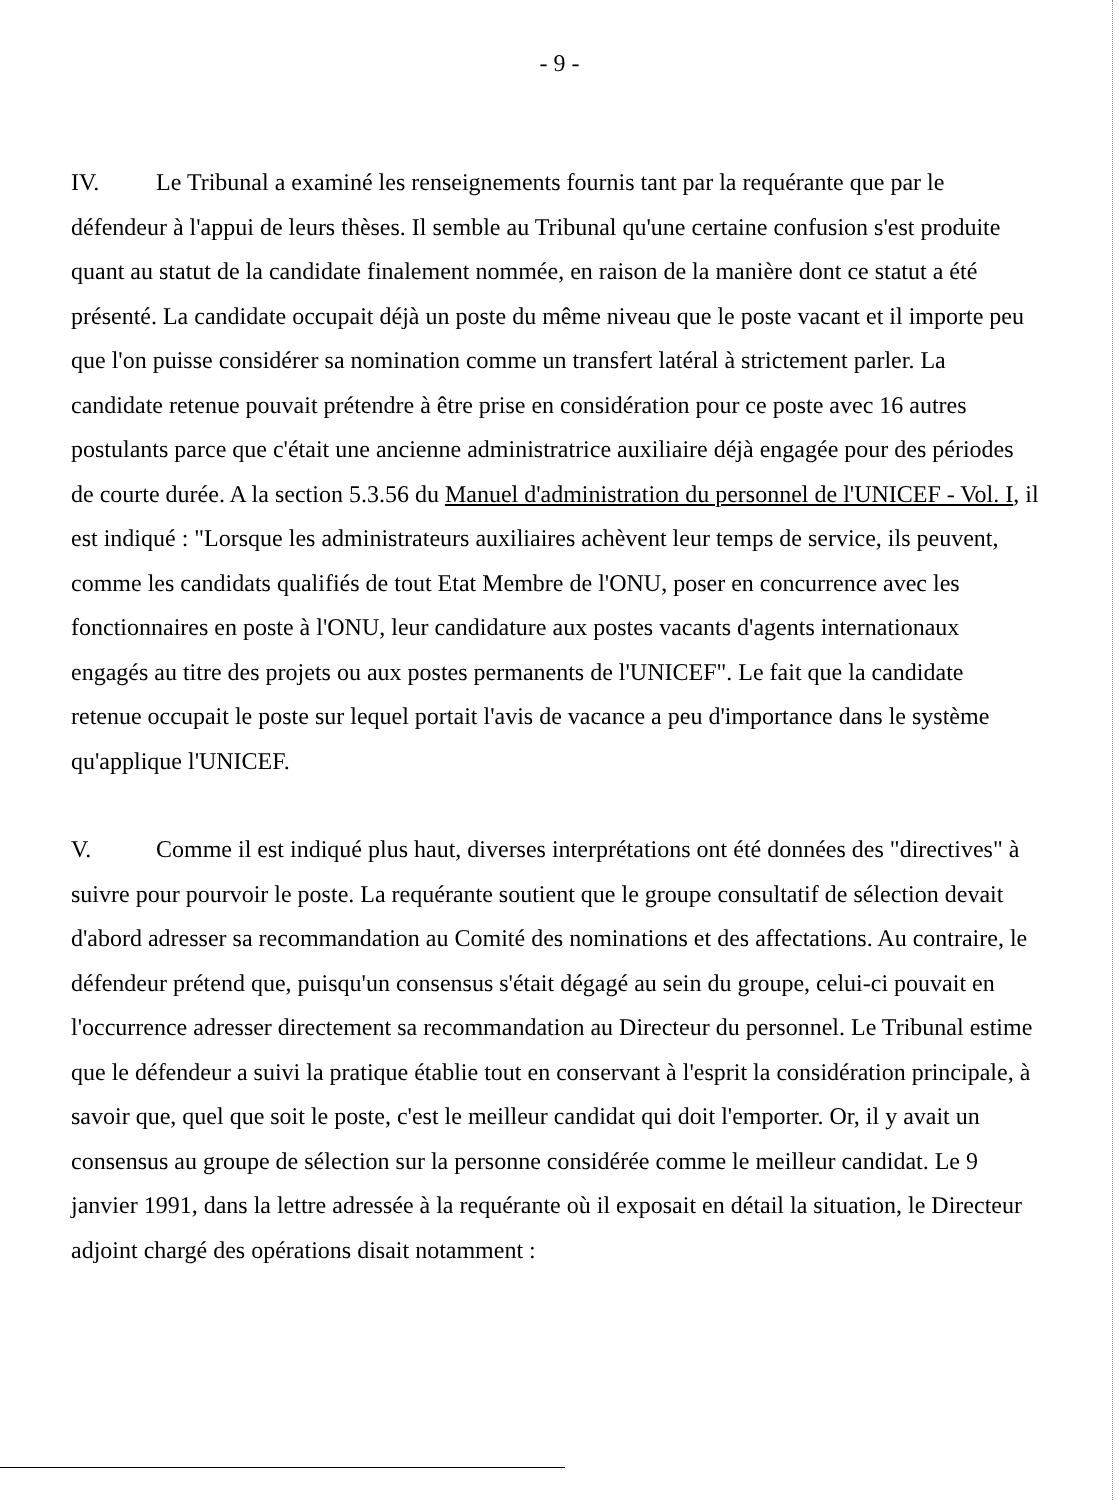- 9 -
IV. Le Tribunal a examiné les renseignements fournis tant par la requérante que par le défendeur à l'appui de leurs thèses. Il semble au Tribunal qu'une certaine confusion s'est produite quant au statut de la candidate finalement nommée, en raison de la manière dont ce statut a été présenté. La candidate occupait déjà un poste du même niveau que le poste vacant et il importe peu que l'on puisse considérer sa nomination comme un transfert latéral à strictement parler. La candidate retenue pouvait prétendre à être prise en considération pour ce poste avec 16 autres postulants parce que c'était une ancienne administratrice auxiliaire déjà engagée pour des périodes de courte durée. A la section 5.3.56 du Manuel d'administration du personnel de l'UNICEF - Vol. I, il est indiqué : "Lorsque les administrateurs auxiliaires achèvent leur temps de service, ils peuvent, comme les candidats qualifiés de tout Etat Membre de l'ONU, poser en concurrence avec les fonctionnaires en poste à l'ONU, leur candidature aux postes vacants d'agents internationaux engagés au titre des projets ou aux postes permanents de l'UNICEF". Le fait que la candidate retenue occupait le poste sur lequel portait l'avis de vacance a peu d'importance dans le système qu'applique l'UNICEF.
V. Comme il est indiqué plus haut, diverses interprétations ont été données des "directives" à suivre pour pourvoir le poste. La requérante soutient que le groupe consultatif de sélection devait d'abord adresser sa recommandation au Comité des nominations et des affectations. Au contraire, le défendeur prétend que, puisqu'un consensus s'était dégagé au sein du groupe, celui-ci pouvait en l'occurrence adresser directement sa recommandation au Directeur du personnel. Le Tribunal estime que le défendeur a suivi la pratique établie tout en conservant à l'esprit la considération principale, à savoir que, quel que soit le poste, c'est le meilleur candidat qui doit l'emporter. Or, il y avait un consensus au groupe de sélection sur la personne considérée comme le meilleur candidat. Le 9 janvier 1991, dans la lettre adressée à la requérante où il exposait en détail la situation, le Directeur adjoint chargé des opérations disait notamment :